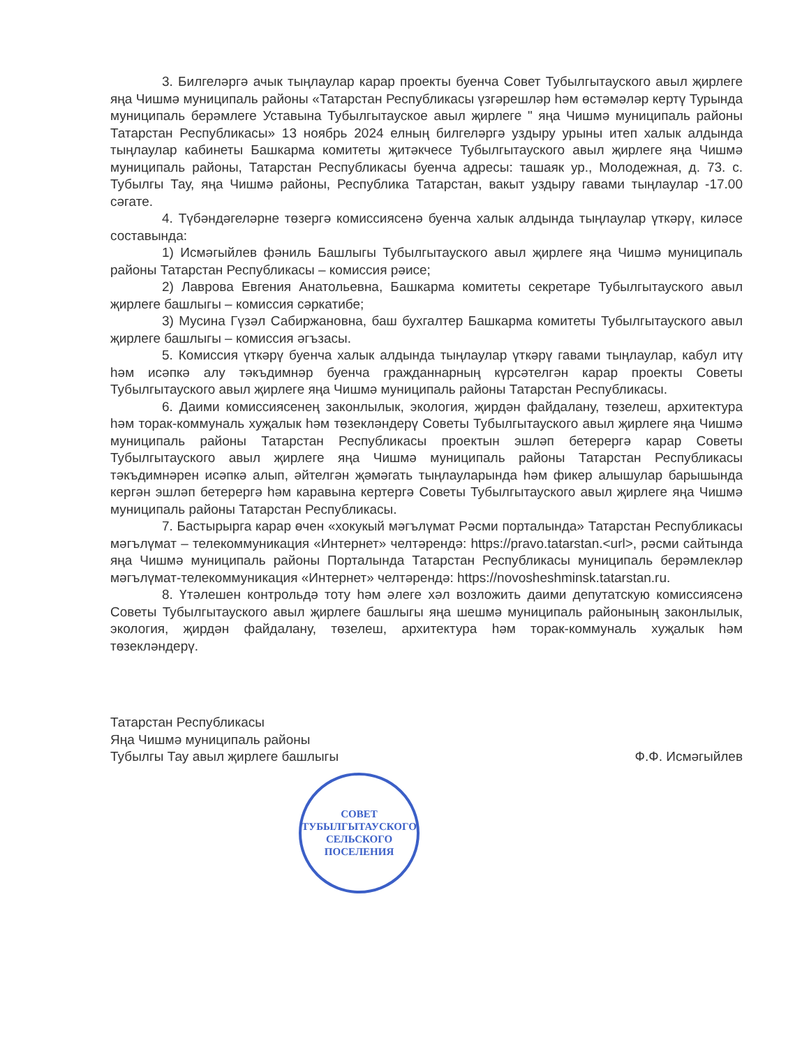3. Билгеләргә ачык тыңлаулар карар проекты буенча Совет Тубылгытауского авыл җирлеге яңа Чишмә муниципаль районы «Татарстан Республикасы үзгәрешләр һәм өстәмәләр кертү Турында муниципаль берәмлеге Уставына Тубылгытауское авыл җирлеге " яңа Чишмә муниципаль районы Татарстан Республикасы» 13 ноябрь 2024 елның билгеләргә уздыру урыны итеп халык алдында тыңлаулар кабинеты Башкарма комитеты җитәкчесе Тубылгытауского авыл җирлеге яңа Чишмә муниципаль районы, Татарстан Республикасы буенча адресы: ташаяк ур., Молодежная, д. 73. с. Тубылгы Тау, яңа Чишмә районы, Республика Татарстан, вакыт уздыру гавами тыңлаулар -17.00 сәгате.
4. Түбәндәгеләрне төзергә комиссиясенә буенча халык алдында тыңлаулар үткәрү, киләсе составында:
1) Исмәгыйлев фәниль Башлыгы Тубылгытауского авыл җирлеге яңа Чишмә муниципаль районы Татарстан Республикасы – комиссия рәисе;
2) Лаврова Евгения Анатольевна, Башкарма комитеты секретаре Тубылгытауского авыл җирлеге башлыгы – комиссия сәркатибе;
3) Мусина Гүзәл Сабиржановна, баш бухгалтер Башкарма комитеты Тубылгытауского авыл җирлеге башлыгы – комиссия әгъзасы.
5. Комиссия үткәрү буенча халык алдында тыңлаулар үткәрү гавами тыңлаулар, кабул итү һәм исәпкә алу тәкъдимнәр буенча гражданнарның күрсәтелгән карар проекты Советы Тубылгытауского авыл җирлеге яңа Чишмә муниципаль районы Татарстан Республикасы.
6. Даими комиссиясенең законлылык, экология, җирдән файдалану, төзелеш, архитектура һәм торак-коммуналь хуҗалык һәм төзекләндерү Советы Тубылгытауского авыл җирлеге яңа Чишмә муниципаль районы Татарстан Республикасы проектын эшләп бетерергә карар Советы Тубылгытауского авыл җирлеге яңа Чишмә муниципаль районы Татарстан Республикасы тәкъдимнәрен исәпкә алып, әйтелгән җәмәгать тыңлауларында һәм фикер алышулар барышында кергән эшләп бетерергә һәм каравына кертергә Советы Тубылгытауского авыл җирлеге яңа Чишмә муниципаль районы Татарстан Республикасы.
7. Бастырырга карар өчен «хокукый мәгълүмат Рәсми порталында» Татарстан Республикасы мәгълүмат – телекоммуникация «Интернет» челтәрендә: https://pravo.tatarstan.<url>, рәсми сайтында яңа Чишмә муниципаль районы Порталында Татарстан Республикасы муниципаль берәмлекләр мәгълүмат-телекоммуникация «Интернет» челтәрендә: https://novosheshminsk.tatarstan.ru.
8. Үтәлешен контрольдә тоту һәм әлеге хәл возложить даими депутатскую комиссиясенә Советы Тубылгытауского авыл җирлеге башлыгы яңа шешмә муниципаль районының законлылык, экология, җирдән файдалану, төзелеш, архитектура һәм торак-коммуналь хуҗалык һәм төзекләндерү.
Татарстан Республикасы
Яңа Чишмә муниципаль районы
Тубылгы Тау авыл җирлеге башлыгы
Ф.Ф. Исмәгыйлев
СОВЕТ
ТУБЫЛГЫТАУСКОГО
СЕЛЬСКОГО
ПОСЕЛЕНИЯ